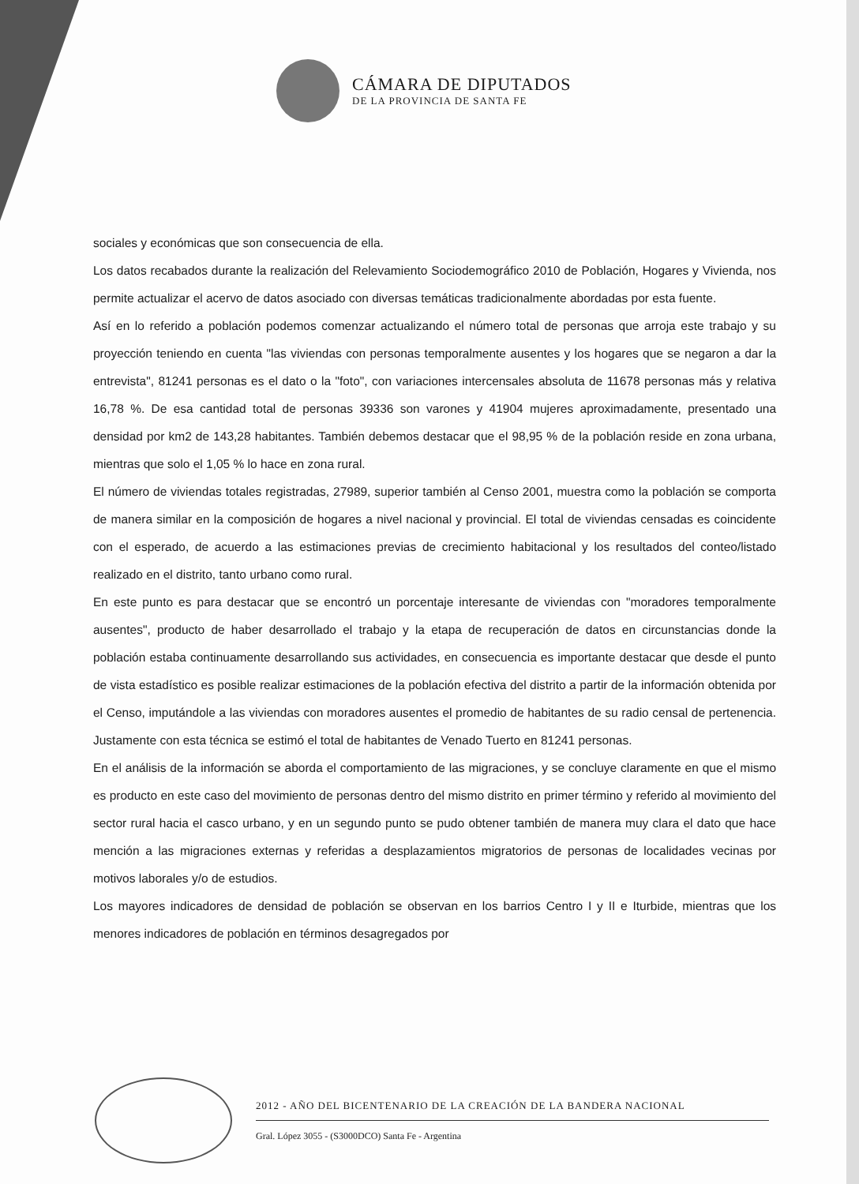CÁMARA DE DIPUTADOS
DE LA PROVINCIA DE SANTA FE
sociales y económicas que son consecuencia de ella.
Los datos recabados durante la realización del Relevamiento Sociodemográfico 2010 de Población, Hogares y Vivienda, nos permite actualizar el acervo de datos asociado con diversas temáticas tradicionalmente abordadas por esta fuente.
Así en lo referido a población podemos comenzar actualizando el número total de personas que arroja este trabajo y su proyección teniendo en cuenta "las viviendas con personas temporalmente ausentes y los hogares que se negaron a dar la entrevista", 81241 personas es el dato o la "foto", con variaciones intercensales absoluta de 11678 personas más y relativa 16,78 %. De esa cantidad total de personas 39336 son varones y 41904 mujeres aproximadamente, presentado una densidad por km2 de 143,28 habitantes. También debemos destacar que el 98,95 % de la población reside en zona urbana, mientras que solo el 1,05 % lo hace en zona rural.
El número de viviendas totales registradas, 27989, superior también al Censo 2001, muestra como la población se comporta de manera similar en la composición de hogares a nivel nacional y provincial. El total de viviendas censadas es coincidente con el esperado, de acuerdo a las estimaciones previas de crecimiento habitacional y los resultados del conteo/listado realizado en el distrito, tanto urbano como rural.
En este punto es para destacar que se encontró un porcentaje interesante de viviendas con "moradores temporalmente ausentes", producto de haber desarrollado el trabajo y la etapa de recuperación de datos en circunstancias donde la población estaba continuamente desarrollando sus actividades, en consecuencia es importante destacar que desde el punto de vista estadístico es posible realizar estimaciones de la población efectiva del distrito a partir de la información obtenida por el Censo, imputándole a las viviendas con moradores ausentes el promedio de habitantes de su radio censal de pertenencia. Justamente con esta técnica se estimó el total de habitantes de Venado Tuerto en 81241 personas.
En el análisis de la información se aborda el comportamiento de las migraciones, y se concluye claramente en que el mismo es producto en este caso del movimiento de personas dentro del mismo distrito en primer término y referido al movimiento del sector rural hacia el casco urbano, y en un segundo punto se pudo obtener también de manera muy clara el dato que hace mención a las migraciones externas y referidas a desplazamientos migratorios de personas de localidades vecinas por motivos laborales y/o de estudios.
Los mayores indicadores de densidad de población se observan en los barrios Centro I y II e Iturbide, mientras que los menores indicadores de población en términos desagregados por
2012 - AÑO DEL BICENTENARIO DE LA CREACIÓN DE LA BANDERA NACIONAL
Gral. López 3055 - (S3000DCO) Santa Fe - Argentina